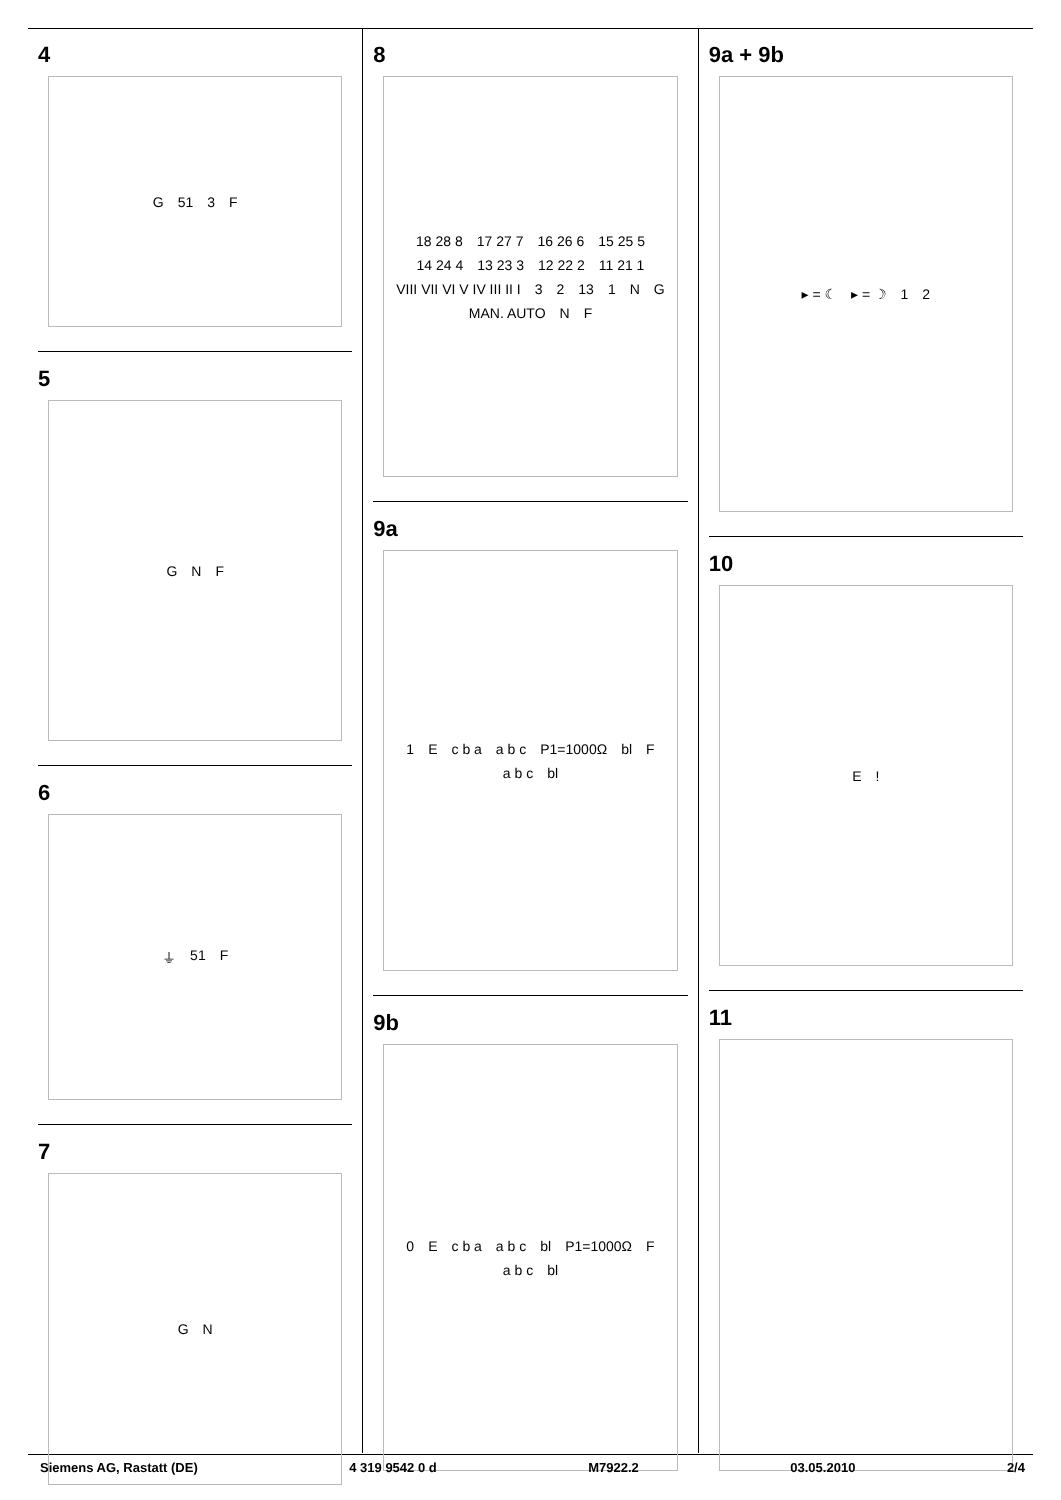4
G 51 3 F
5
G N F
6
⏚ 51 F
7
G N
8
18 28 8 17 27 7 16 26 6 15 25 5 14 24 4 13 23 3 12 22 2 11 21 1 VIII VII VI V IV III II I 3 2 13 1 N G MAN. AUTO N F
9a
1 E c b a a b c P1=1000Ω bl F a b c bl
9b
0 E c b a a b c bl P1=1000Ω F a b c bl
9a + 9b
▸ = ☾ ▸ = ☽ 1 2
10
E!
11
Siemens AG, Rastatt (DE) 4 319 9542 0 d M7922.2 03.05.2010 2/4